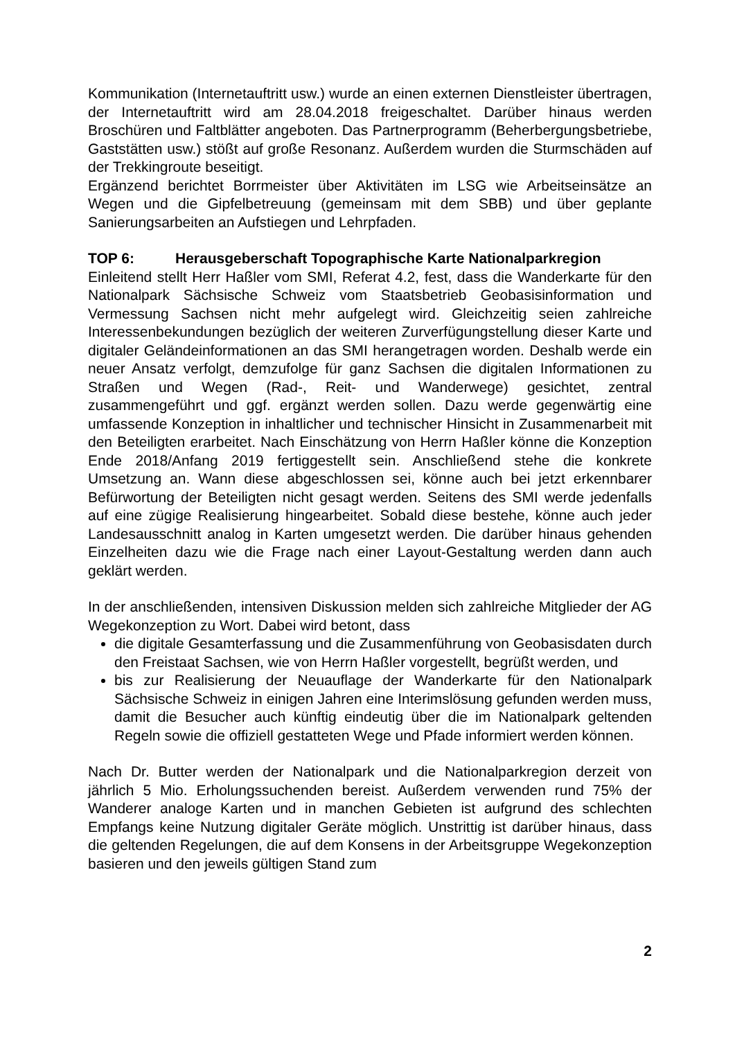Kommunikation (Internetauftritt usw.) wurde an einen externen Dienstleister übertragen, der Internetauftritt wird am 28.04.2018 freigeschaltet. Darüber hinaus werden Broschüren und Faltblätter angeboten. Das Partnerprogramm (Beherbergungsbetriebe, Gaststätten usw.) stößt auf große Resonanz. Außerdem wurden die Sturmschäden auf der Trekkingroute beseitigt.
Ergänzend berichtet Borrmeister über Aktivitäten im LSG wie Arbeitseinsätze an Wegen und die Gipfelbetreuung (gemeinsam mit dem SBB) und über geplante Sanierungsarbeiten an Aufstiegen und Lehrpfaden.
TOP 6: Herausgeberschaft Topographische Karte Nationalparkregion
Einleitend stellt Herr Haßler vom SMI, Referat 4.2, fest, dass die Wanderkarte für den Nationalpark Sächsische Schweiz vom Staatsbetrieb Geobasisinformation und Vermessung Sachsen nicht mehr aufgelegt wird. Gleichzeitig seien zahlreiche Interessenbekundungen bezüglich der weiteren Zurverfügungstellung dieser Karte und digitaler Geländeinformationen an das SMI herangetragen worden. Deshalb werde ein neuer Ansatz verfolgt, demzufolge für ganz Sachsen die digitalen Informationen zu Straßen und Wegen (Rad-, Reit- und Wanderwege) gesichtet, zentral zusammengeführt und ggf. ergänzt werden sollen. Dazu werde gegenwärtig eine umfassende Konzeption in inhaltlicher und technischer Hinsicht in Zusammenarbeit mit den Beteiligten erarbeitet. Nach Einschätzung von Herrn Haßler könne die Konzeption Ende 2018/Anfang 2019 fertiggestellt sein. Anschließend stehe die konkrete Umsetzung an. Wann diese abgeschlossen sei, könne auch bei jetzt erkennbarer Befürwortung der Beteiligten nicht gesagt werden. Seitens des SMI werde jedenfalls auf eine zügige Realisierung hingearbeitet. Sobald diese bestehe, könne auch jeder Landesausschnitt analog in Karten umgesetzt werden. Die darüber hinaus gehenden Einzelheiten dazu wie die Frage nach einer Layout-Gestaltung werden dann auch geklärt werden.
In der anschließenden, intensiven Diskussion melden sich zahlreiche Mitglieder der AG Wegekonzeption zu Wort. Dabei wird betont, dass
die digitale Gesamterfassung und die Zusammenführung von Geobasisdaten durch den Freistaat Sachsen, wie von Herrn Haßler vorgestellt, begrüßt werden, und
bis zur Realisierung der Neuauflage der Wanderkarte für den Nationalpark Sächsische Schweiz in einigen Jahren eine Interimslösung gefunden werden muss, damit die Besucher auch künftig eindeutig über die im Nationalpark geltenden Regeln sowie die offiziell gestatteten Wege und Pfade informiert werden können.
Nach Dr. Butter werden der Nationalpark und die Nationalparkregion derzeit von jährlich 5 Mio. Erholungssuchenden bereist. Außerdem verwenden rund 75% der Wanderer analoge Karten und in manchen Gebieten ist aufgrund des schlechten Empfangs keine Nutzung digitaler Geräte möglich. Unstrittig ist darüber hinaus, dass die geltenden Regelungen, die auf dem Konsens in der Arbeitsgruppe Wegekonzeption basieren und den jeweils gültigen Stand zum
2